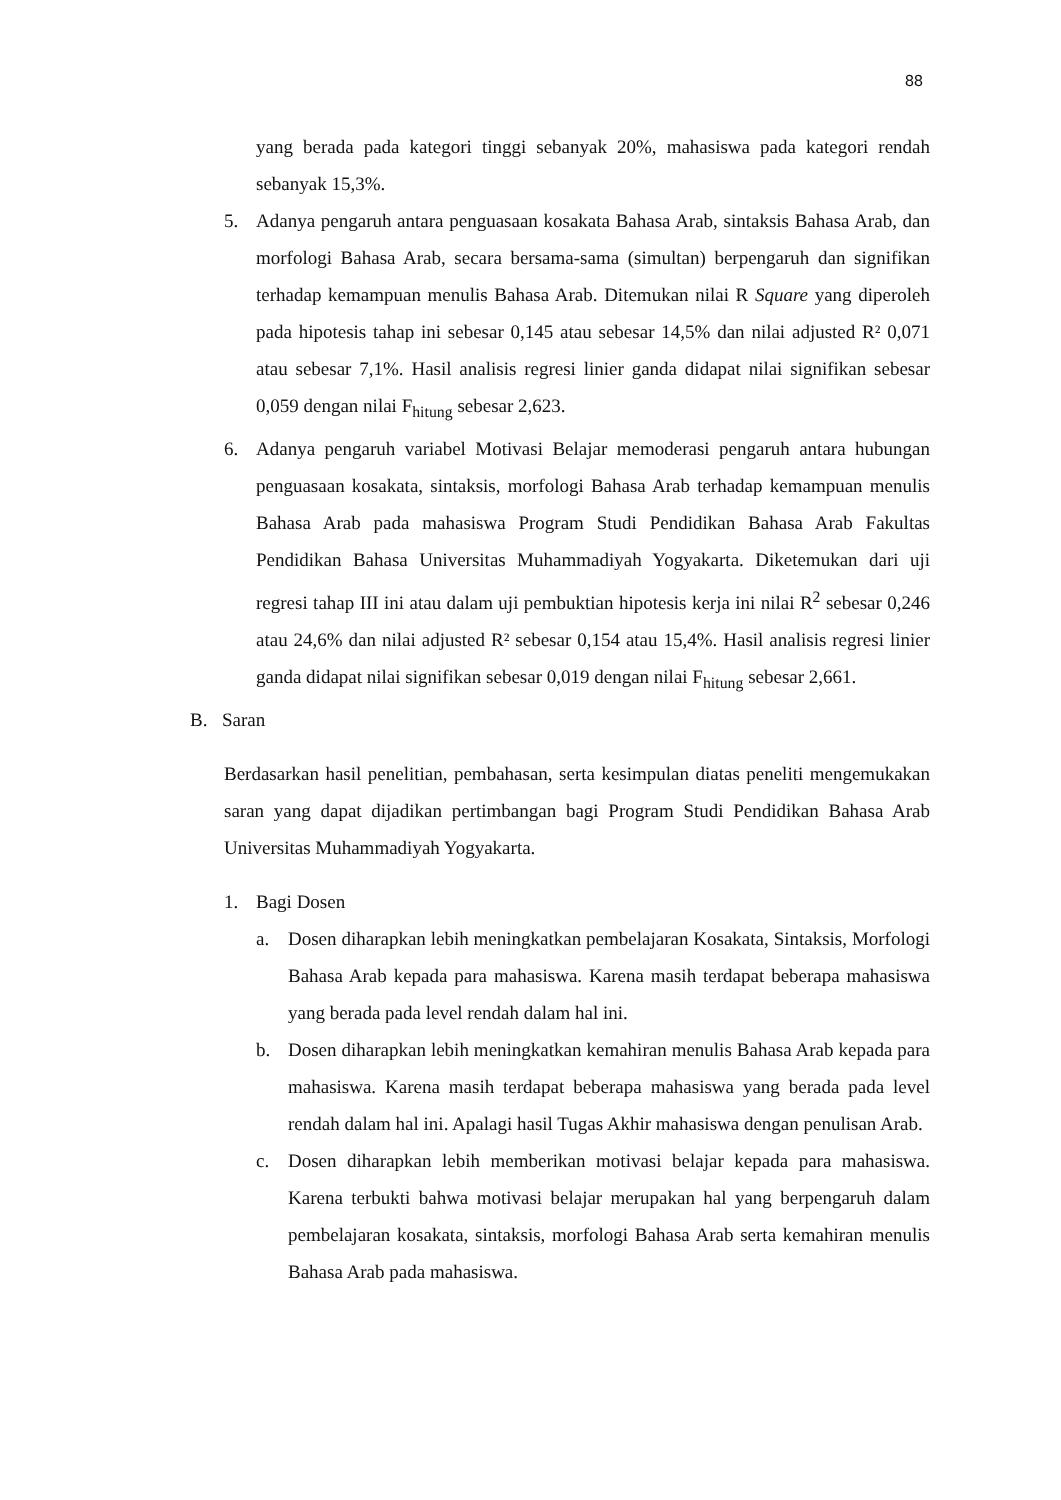88
yang berada pada kategori tinggi sebanyak 20%, mahasiswa pada kategori rendah sebanyak 15,3%.
5. Adanya pengaruh antara penguasaan kosakata Bahasa Arab, sintaksis Bahasa Arab, dan morfologi Bahasa Arab, secara bersama-sama (simultan) berpengaruh dan signifikan terhadap kemampuan menulis Bahasa Arab. Ditemukan nilai R Square yang diperoleh pada hipotesis tahap ini sebesar 0,145 atau sebesar 14,5% dan nilai adjusted R² 0,071 atau sebesar 7,1%. Hasil analisis regresi linier ganda didapat nilai signifikan sebesar 0,059 dengan nilai F<sub>hitung</sub> sebesar 2,623.
6. Adanya pengaruh variabel Motivasi Belajar memoderasi pengaruh antara hubungan penguasaan kosakata, sintaksis, morfologi Bahasa Arab terhadap kemampuan menulis Bahasa Arab pada mahasiswa Program Studi Pendidikan Bahasa Arab Fakultas Pendidikan Bahasa Universitas Muhammadiyah Yogyakarta. Diketemukan dari uji regresi tahap III ini atau dalam uji pembuktian hipotesis kerja ini nilai R<sup>2</sup> sebesar 0,246 atau 24,6% dan nilai adjusted R² sebesar 0,154 atau 15,4%. Hasil analisis regresi linier ganda didapat nilai signifikan sebesar 0,019 dengan nilai F<sub>hitung</sub> sebesar 2,661.
B. Saran
Berdasarkan hasil penelitian, pembahasan, serta kesimpulan diatas peneliti mengemukakan saran yang dapat dijadikan pertimbangan bagi Program Studi Pendidikan Bahasa Arab Universitas Muhammadiyah Yogyakarta.
1. Bagi Dosen
a. Dosen diharapkan lebih meningkatkan pembelajaran Kosakata, Sintaksis, Morfologi Bahasa Arab kepada para mahasiswa. Karena masih terdapat beberapa mahasiswa yang berada pada level rendah dalam hal ini.
b. Dosen diharapkan lebih meningkatkan kemahiran menulis Bahasa Arab kepada para mahasiswa. Karena masih terdapat beberapa mahasiswa yang berada pada level rendah dalam hal ini. Apalagi hasil Tugas Akhir mahasiswa dengan penulisan Arab.
c. Dosen diharapkan lebih memberikan motivasi belajar kepada para mahasiswa. Karena terbukti bahwa motivasi belajar merupakan hal yang berpengaruh dalam pembelajaran kosakata, sintaksis, morfologi Bahasa Arab serta kemahiran menulis Bahasa Arab pada mahasiswa.